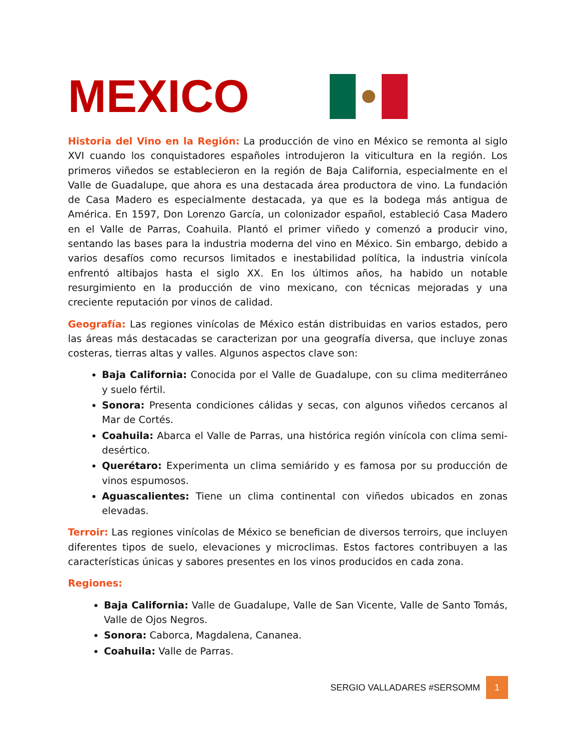MEXICO
Historia del Vino en la Región: La producción de vino en México se remonta al siglo XVI cuando los conquistadores españoles introdujeron la viticultura en la región. Los primeros viñedos se establecieron en la región de Baja California, especialmente en el Valle de Guadalupe, que ahora es una destacada área productora de vino. La fundación de Casa Madero es especialmente destacada, ya que es la bodega más antigua de América. En 1597, Don Lorenzo García, un colonizador español, estableció Casa Madero en el Valle de Parras, Coahuila. Plantó el primer viñedo y comenzó a producir vino, sentando las bases para la industria moderna del vino en México. Sin embargo, debido a varios desafíos como recursos limitados e inestabilidad política, la industria vinícola enfrentó altibajos hasta el siglo XX. En los últimos años, ha habido un notable resurgimiento en la producción de vino mexicano, con técnicas mejoradas y una creciente reputación por vinos de calidad.
Geografía: Las regiones vinícolas de México están distribuidas en varios estados, pero las áreas más destacadas se caracterizan por una geografía diversa, que incluye zonas costeras, tierras altas y valles. Algunos aspectos clave son:
Baja California: Conocida por el Valle de Guadalupe, con su clima mediterráneo y suelo fértil.
Sonora: Presenta condiciones cálidas y secas, con algunos viñedos cercanos al Mar de Cortés.
Coahuila: Abarca el Valle de Parras, una histórica región vinícola con clima semi-desértico.
Querétaro: Experimenta un clima semiárido y es famosa por su producción de vinos espumosos.
Aguascalientes: Tiene un clima continental con viñedos ubicados en zonas elevadas.
Terroir: Las regiones vinícolas de México se benefician de diversos terroirs, que incluyen diferentes tipos de suelo, elevaciones y microclimas. Estos factores contribuyen a las características únicas y sabores presentes en los vinos producidos en cada zona.
Regiones:
Baja California: Valle de Guadalupe, Valle de San Vicente, Valle de Santo Tomás, Valle de Ojos Negros.
Sonora: Caborca, Magdalena, Cananea.
Coahuila: Valle de Parras.
SERGIO VALLADARES #SERSOMM 1